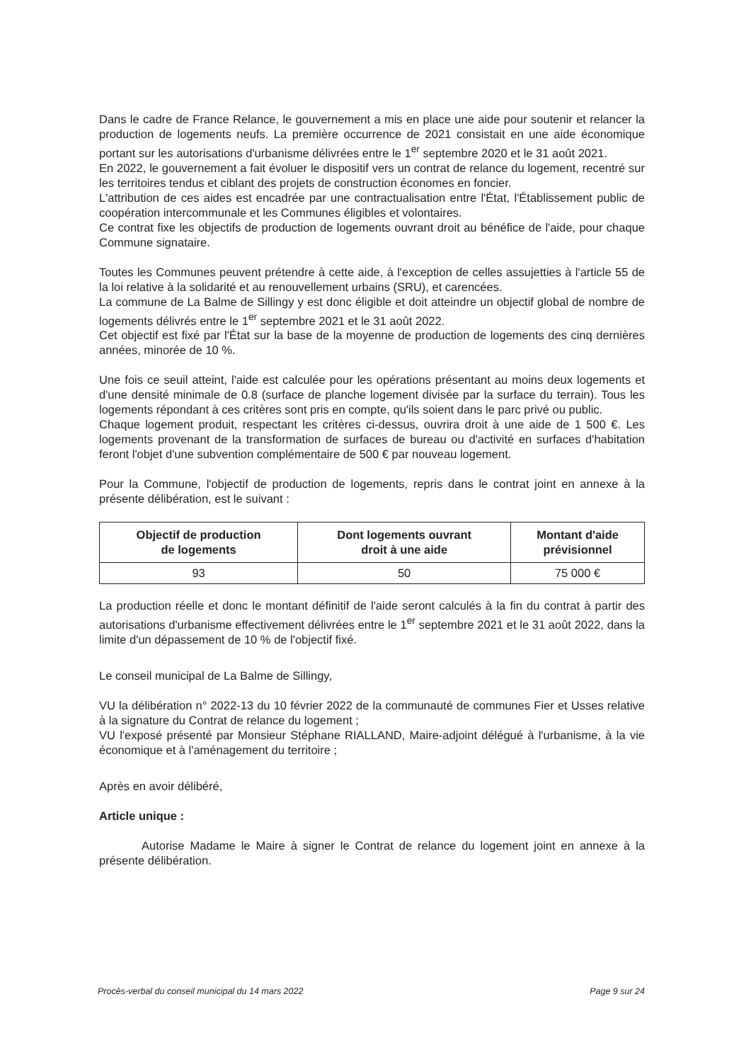Dans le cadre de France Relance, le gouvernement a mis en place une aide pour soutenir et relancer la production de logements neufs. La première occurrence de 2021 consistait en une aide économique portant sur les autorisations d'urbanisme délivrées entre le 1<sup>er</sup> septembre 2020 et le 31 août 2021.
En 2022, le gouvernement a fait évoluer le dispositif vers un contrat de relance du logement, recentré sur les territoires tendus et ciblant des projets de construction économes en foncier.
L'attribution de ces aides est encadrée par une contractualisation entre l'État, l'Établissement public de coopération intercommunale et les Communes éligibles et volontaires.
Ce contrat fixe les objectifs de production de logements ouvrant droit au bénéfice de l'aide, pour chaque Commune signataire.
Toutes les Communes peuvent prétendre à cette aide, à l'exception de celles assujetties à l'article 55 de la loi relative à la solidarité et au renouvellement urbains (SRU), et carencées.
La commune de La Balme de Sillingy y est donc éligible et doit atteindre un objectif global de nombre de logements délivrés entre le 1<sup>er</sup> septembre 2021 et le 31 août 2022.
Cet objectif est fixé par l'État sur la base de la moyenne de production de logements des cinq dernières années, minorée de 10 %.
Une fois ce seuil atteint, l'aide est calculée pour les opérations présentant au moins deux logements et d'une densité minimale de 0.8 (surface de planche logement divisée par la surface du terrain). Tous les logements répondant à ces critères sont pris en compte, qu'ils soient dans le parc privé ou public.
Chaque logement produit, respectant les critères ci-dessus, ouvrira droit à une aide de 1 500 €. Les logements provenant de la transformation de surfaces de bureau ou d'activité en surfaces d'habitation feront l'objet d'une subvention complémentaire de 500 € par nouveau logement.
Pour la Commune, l'objectif de production de logements, repris dans le contrat joint en annexe à la présente délibération, est le suivant :
| Objectif de production de logements | Dont logements ouvrant droit à une aide | Montant d'aide prévisionnel |
| --- | --- | --- |
| 93 | 50 | 75 000 € |
La production réelle et donc le montant définitif de l'aide seront calculés à la fin du contrat à partir des autorisations d'urbanisme effectivement délivrées entre le 1<sup>er</sup> septembre 2021 et le 31 août 2022, dans la limite d'un dépassement de 10 % de l'objectif fixé.
Le conseil municipal de La Balme de Sillingy,
VU la délibération n° 2022-13 du 10 février 2022 de la communauté de communes Fier et Usses relative à la signature du Contrat de relance du logement ;
VU l'exposé présenté par Monsieur Stéphane RIALLAND, Maire-adjoint délégué à l'urbanisme, à la vie économique et à l'aménagement du territoire ;
Après en avoir délibéré,
Article unique :
Autorise Madame le Maire à signer le Contrat de relance du logement joint en annexe à la présente délibération.
Procès-verbal du conseil municipal du 14 mars 2022 Page 9 sur 24